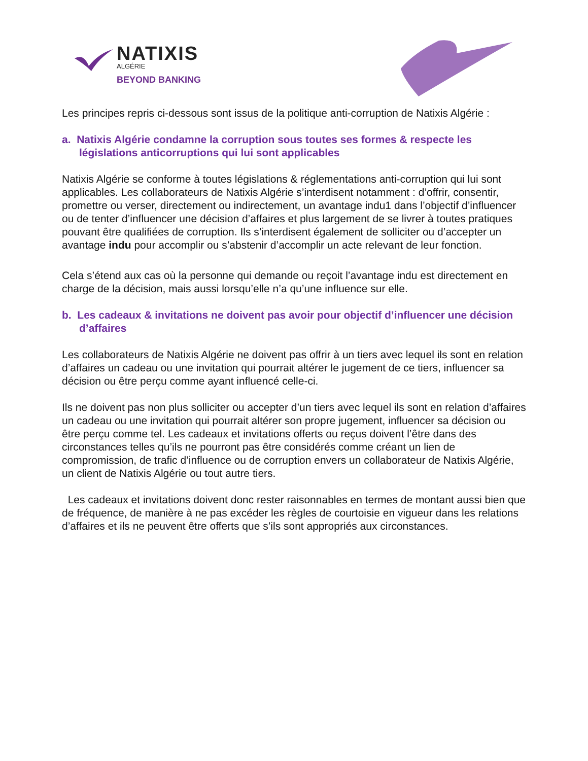NATIXIS
ALGÉRIE
BEYOND BANKING
Les principes repris ci-dessous sont issus de la politique anti-corruption de Natixis Algérie :
a. Natixis Algérie condamne la corruption sous toutes ses formes & respecte les législations anticorruptions qui lui sont applicables
Natixis Algérie se conforme à toutes législations & réglementations anti-corruption qui lui sont applicables. Les collaborateurs de Natixis Algérie s’interdisent notamment : d’offrir, consentir, promettre ou verser, directement ou indirectement, un avantage indu1 dans l’objectif d’influencer ou de tenter d’influencer une décision d’affaires et plus largement de se livrer à toutes pratiques pouvant être qualifiées de corruption. Ils s’interdisent également de solliciter ou d’accepter un avantage indu pour accomplir ou s’abstenir d’accomplir un acte relevant de leur fonction.
Cela s’étend aux cas où la personne qui demande ou reçoit l’avantage indu est directement en charge de la décision, mais aussi lorsqu’elle n’a qu’une influence sur elle.
b. Les cadeaux & invitations ne doivent pas avoir pour objectif d’influencer une décision d’affaires
Les collaborateurs de Natixis Algérie ne doivent pas offrir à un tiers avec lequel ils sont en relation d’affaires un cadeau ou une invitation qui pourrait altérer le jugement de ce tiers, influencer sa décision ou être perçu comme ayant influencé celle-ci.
Ils ne doivent pas non plus solliciter ou accepter d’un tiers avec lequel ils sont en relation d’affaires un cadeau ou une invitation qui pourrait altérer son propre jugement, influencer sa décision ou être perçu comme tel. Les cadeaux et invitations offerts ou reçus doivent l’être dans des circonstances telles qu’ils ne pourront pas être considérés comme créant un lien de compromission, de trafic d’influence ou de corruption envers un collaborateur de Natixis Algérie, un client de Natixis Algérie ou tout autre tiers.
Les cadeaux et invitations doivent donc rester raisonnables en termes de montant aussi bien que de fréquence, de manière à ne pas excéder les règles de courtoisie en vigueur dans les relations d’affaires et ils ne peuvent être offerts que s’ils sont appropriés aux circonstances.